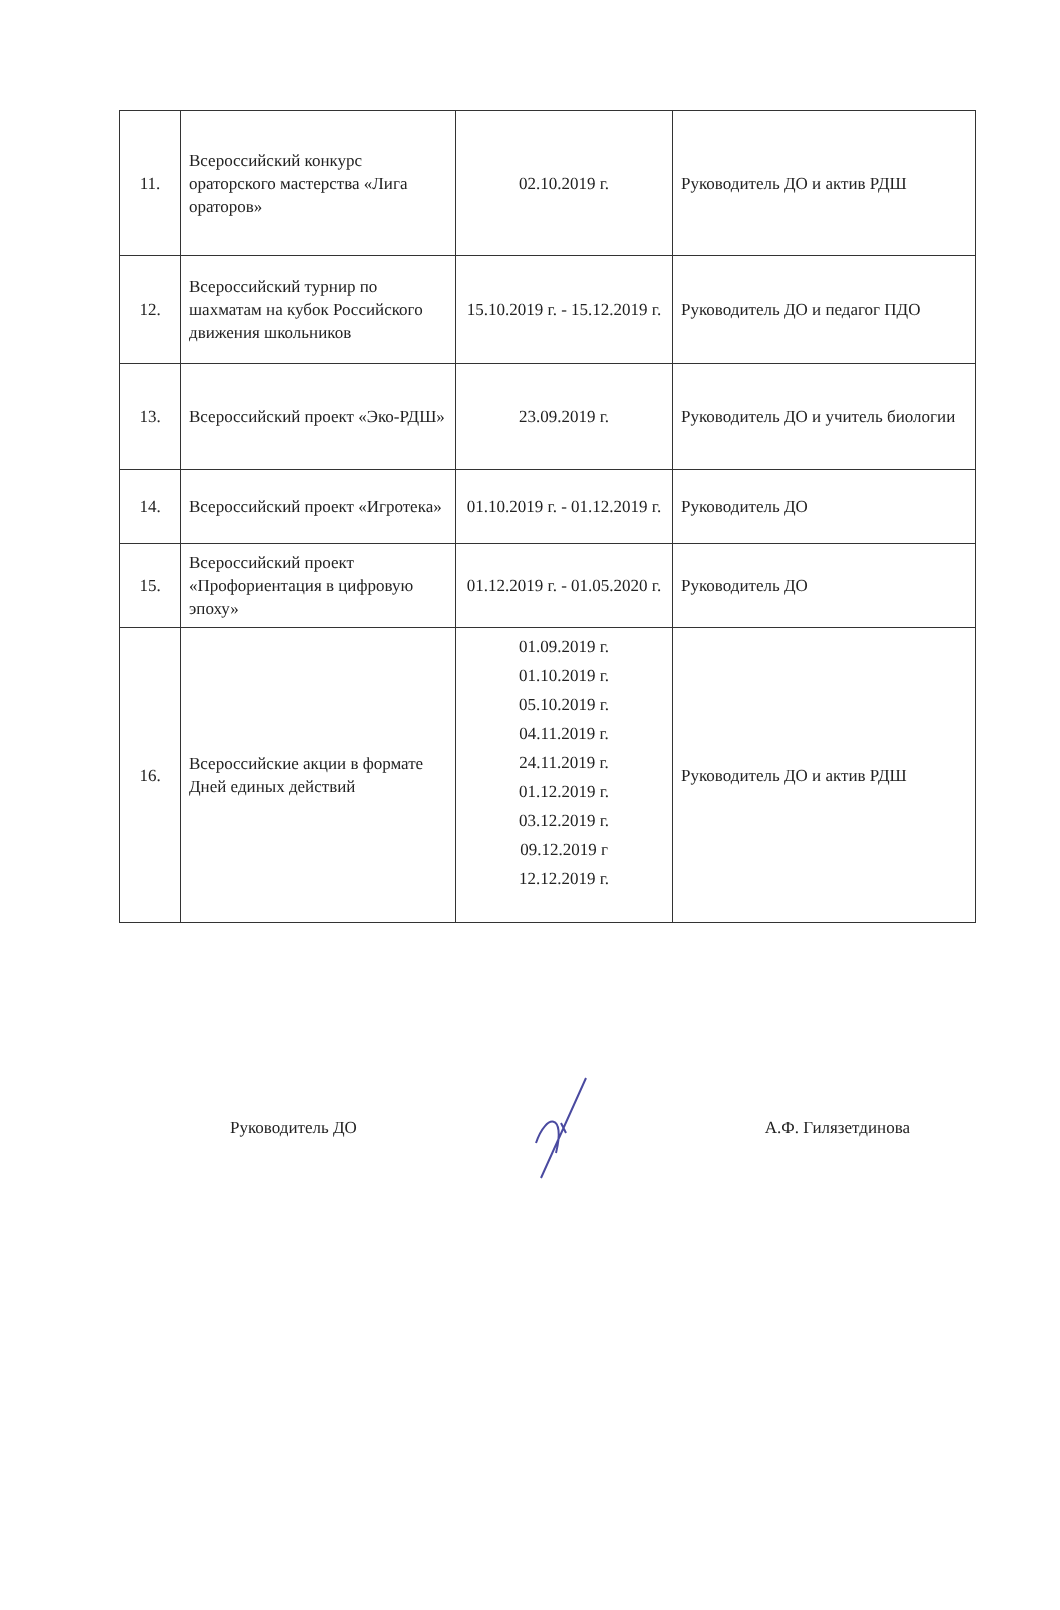| 11. | Всероссийский конкурс ораторского мастерства «Лига ораторов» | 02.10.2019 г. | Руководитель ДО и актив РДШ |
| 12. | Всероссийский турнир по шахматам на кубок Российского движения школьников | 15.10.2019 г. - 15.12.2019 г. | Руководитель ДО и педагог ПДО |
| 13. | Всероссийский проект «Эко-РДШ» | 23.09.2019 г. | Руководитель ДО и учитель биологии |
| 14. | Всероссийский проект «Игротека» | 01.10.2019 г. - 01.12.2019 г. | Руководитель ДО |
| 15. | Всероссийский проект «Профориентация в цифровую эпоху» | 01.12.2019 г. - 01.05.2020 г. | Руководитель ДО |
| 16. | Всероссийские акции в формате Дней единых действий | 01.09.2019 г. 01.10.2019 г. 05.10.2019 г. 04.11.2019 г. 24.11.2019 г. 01.12.2019 г. 03.12.2019 г. 09.12.2019 г 12.12.2019 г. | Руководитель ДО и актив РДШ |
Руководитель ДО А.Ф. Гилязетдинова